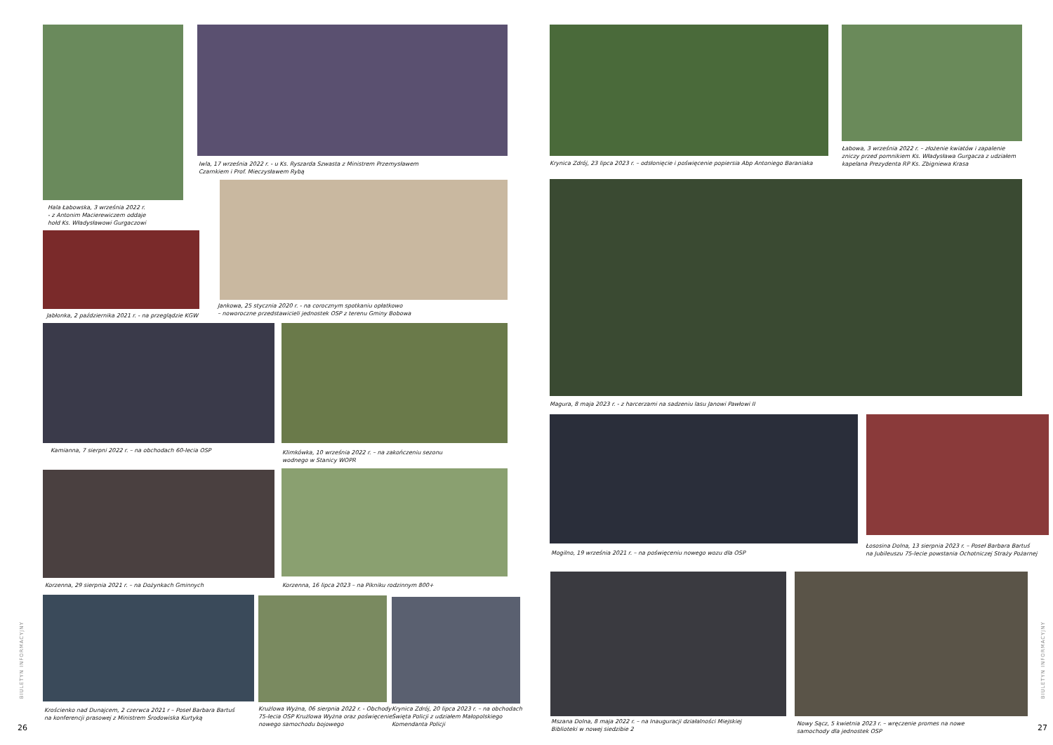Iwla, 17 września 2022 r. - u Ks. Ryszarda Szwasta z Ministrem Przemysławem
Czarnkiem i Prof. Mieczysławem Rybą
Hala Łabowska, 3 września 2022 r.
- z Antonim Macierewiczem oddaje
hołd Ks. Władysławowi Gurgaczowi
Jankowa, 25 stycznia 2020 r. - na corocznym spotkaniu opłatkowo
– noworoczne przedstawicieli jednostek OSP z terenu Gminy Bobowa
Jabłonka, 2 października 2021 r. - na przeglądzie KGW
Kamianna, 7 sierpni 2022 r. – na obchodach 60-lecia OSP
Klimkówka, 10 września 2022 r. – na zakończeniu sezonu
wodnego w Stanicy WOPR
Korzenna, 29 sierpnia 2021 r. – na Dożynkach Gminnych
Korzenna, 16 lipca 2023 – na Pikniku rodzinnym 800+
Krościenko nad Dunajcem, 2 czerwca 2021 r – Poseł Barbara Bartuś
na konferencji prasowej z Ministrem Środowiska Kurtyką
Krużlowa Wyżna, 06 sierpnia 2022 r. - Obchody
75-lecia OSP Krużlowa Wyżna oraz poświęcenie
nowego samochodu bojowego
Krynica Zdrój, 20 lipca 2023 r. – na obchodach
Święta Policji z udziałem Małopolskiego
Komendanta Policji
BIULETYN INFORMACYJNY
26
Krynica Zdrój, 23 lipca 2023 r. – odsłonięcie i poświęcenie popiersia Abp Antoniego Baraniaka
Łabowa, 3 września 2022 r. – złożenie kwiatów i zapalenie
zniczy przed pomnikiem Ks. Władysława Gurgacza z udziałem
kapelana Prezydenta RP Ks. Zbigniewa Krasa
Magura, 8 maja 2023 r. - z harcerzami na sadzeniu lasu Janowi Pawłowi II
Mogilno, 19 września 2021 r. – na poświęceniu nowego wozu dla OSP
Łososina Dolna, 13 sierpnia 2023 r. – Poseł Barbara Bartuś
na Jubileuszu 75-lecie powstania Ochotniczej Straży Pożarnej
Mszana Dolna, 8 maja 2022 r. – na Inauguracji działalności Miejskiej
Biblioteki w nowej siedzibie 2
Nowy Sącz, 5 kwietnia 2023 r. – wręczenie promes na nowe
samochody dla jednostek OSP
BIULETYN INFORMACYJNY
27